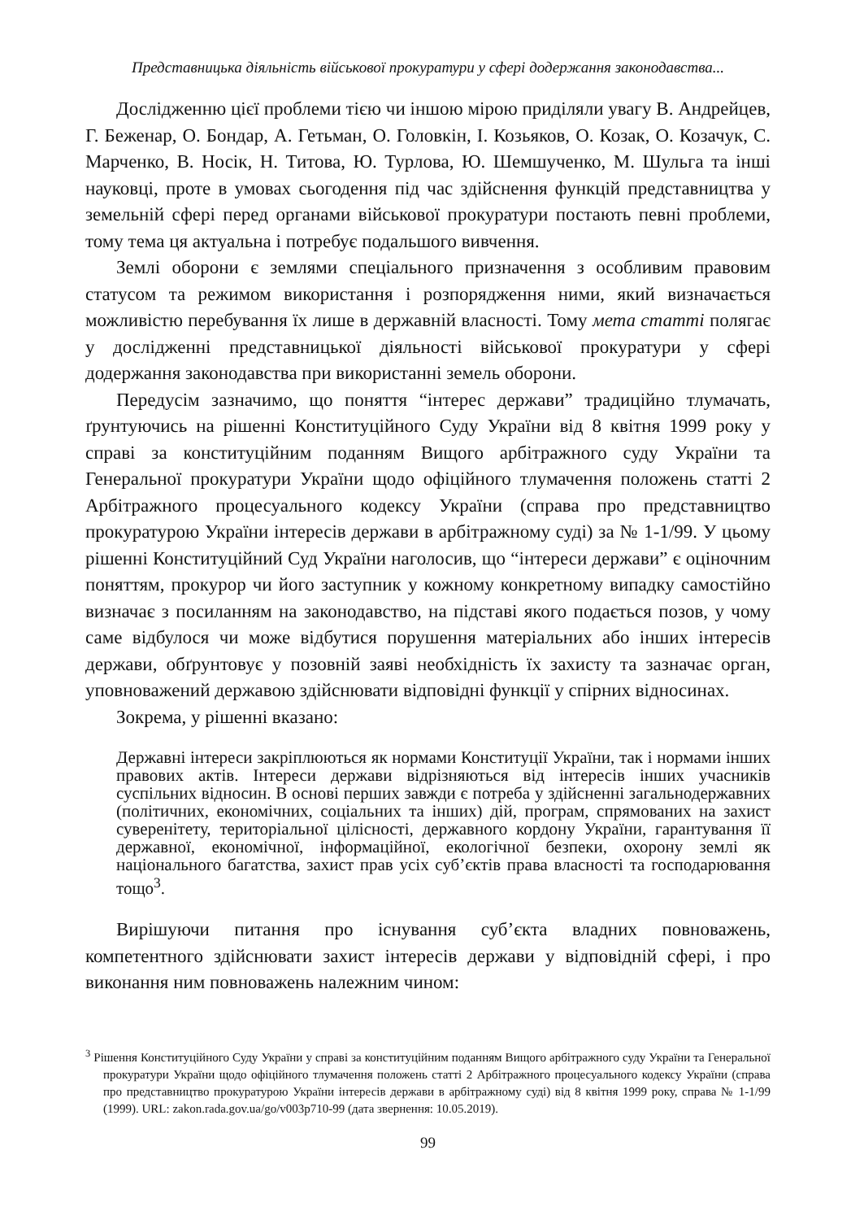Представницька діяльність військової прокуратури у сфері додержання законодавства...
Дослідженню цієї проблеми тією чи іншою мірою приділяли увагу В. Андрейцев, Г. Беженар, О. Бондар, А. Гетьман, О. Головкін, І. Козьяков, О. Козак, О. Козачук, С. Марченко, В. Носік, Н. Титова, Ю. Турлова, Ю. Шемшученко, М. Шульга та інші науковці, проте в умовах сьогодення під час здійснення функцій представництва у земельній сфері перед органами військової прокуратури постають певні проблеми, тому тема ця актуальна і потребує подальшого вивчення.
Землі оборони є землями спеціального призначення з особливим правовим статусом та режимом використання і розпорядження ними, який визначається можливістю перебування їх лише в державній власності. Тому мета статті полягає у дослідженні представницької діяльності військової прокуратури у сфері додержання законодавства при використанні земель оборони.
Передусім зазначимо, що поняття “інтерес держави” традиційно тлумачать, ґрунтуючись на рішенні Конституційного Суду України від 8 квітня 1999 року у справі за конституційним поданням Вищого арбітражного суду України та Генеральної прокуратури України щодо офіційного тлумачення положень статті 2 Арбітражного процесуального кодексу України (справа про представництво прокуратурою України інтересів держави в арбітражному суді) за № 1-1/99. У цьому рішенні Конституційний Суд України наголосив, що “інтереси держави” є оціночним поняттям, прокурор чи його заступник у кожному конкретному випадку самостійно визначає з посиланням на законодавство, на підставі якого подається позов, у чому саме відбулося чи може відбутися порушення матеріальних або інших інтересів держави, обґрунтовує у позовній заяві необхідність їх захисту та зазначає орган, уповноважений державою здійснювати відповідні функції у спірних відносинах.
Зокрема, у рішенні вказано:
Державні інтереси закріплюються як нормами Конституції України, так і нормами інших правових актів. Інтереси держави відрізняються від інтересів інших учасників суспільних відносин. В основі перших завжди є потреба у здійсненні загальнодержавних (політичних, економічних, соціальних та інших) дій, програм, спрямованих на захист суверенітету, територіальної цілісності, державного кордону України, гарантування її державної, економічної, інформаційної, екологічної безпеки, охорону землі як національного багатства, захист прав усіх суб’єктів права власності та господарювання тощо<sup>3</sup>.
Вирішуючи питання про існування суб’єкта владних повноважень, компетентного здійснювати захист інтересів держави у відповідній сфері, і про виконання ним повноважень належним чином:
<sup>3</sup> Рішення Конституційного Суду України у справі за конституційним поданням Вищого арбітражного суду України та Генеральної прокуратури України щодо офіційного тлумачення положень статті 2 Арбітражного процесуального кодексу України (справа про представництво прокуратурою України інтересів держави в арбітражному суді) від 8 квітня 1999 року, справа № 1-1/99 (1999). URL: zakon.rada.gov.ua/go/v003p710-99 (дата звернення: 10.05.2019).
99